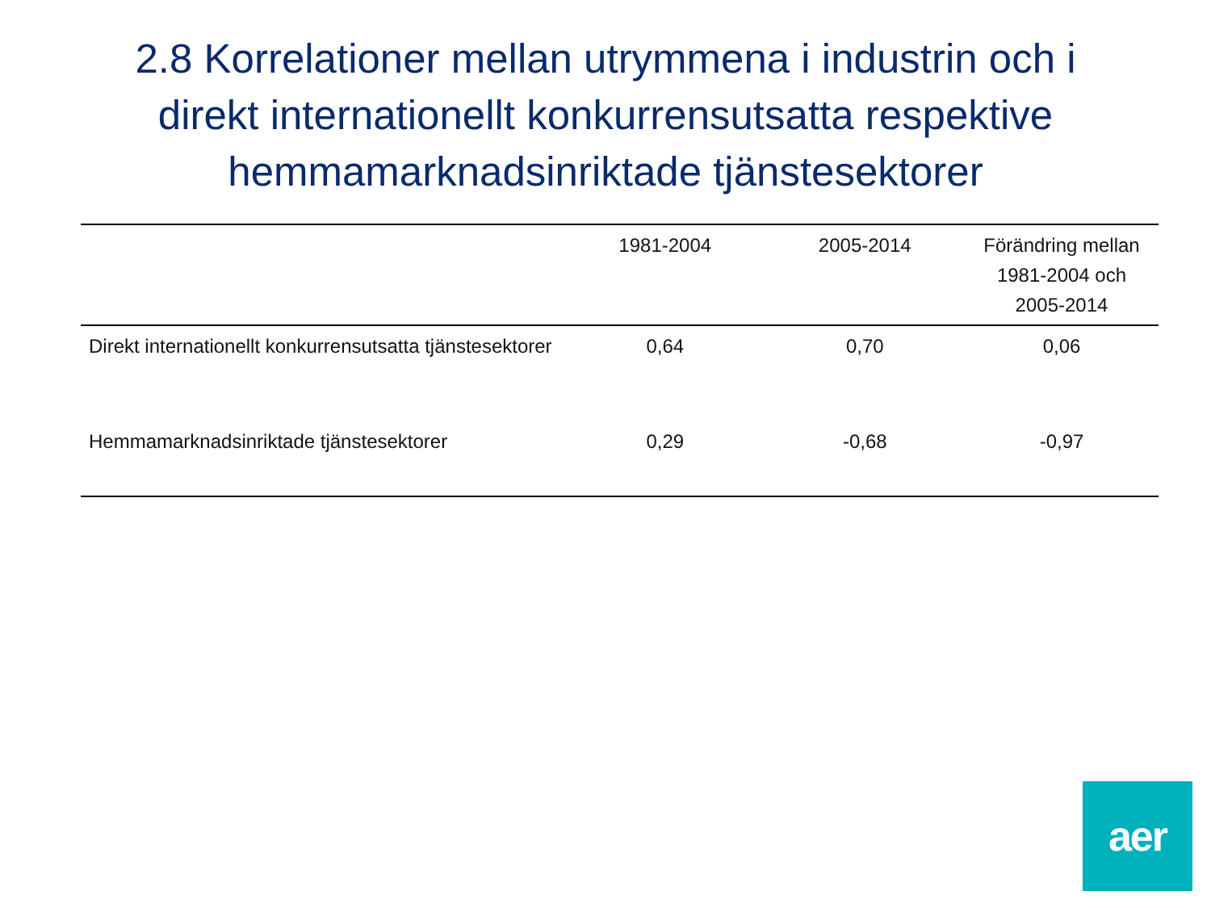2.8 Korrelationer mellan utrymmena i industrin och i direkt internationellt konkurrensutsatta respektive hemmamarknadsinriktade tjänstesektorer
| | 1981-2004 | 2005-2014 | Förändring mellan 1981-2004 och 2005-2014 |
| --- | --- | --- | --- |
| Direkt internationellt konkurrensutsatta tjänstesektorer | 0,64 | 0,70 | 0,06 |
| Hemmamarknadsinriktade tjänstesektorer | 0,29 | -0,68 | -0,97 |
aer